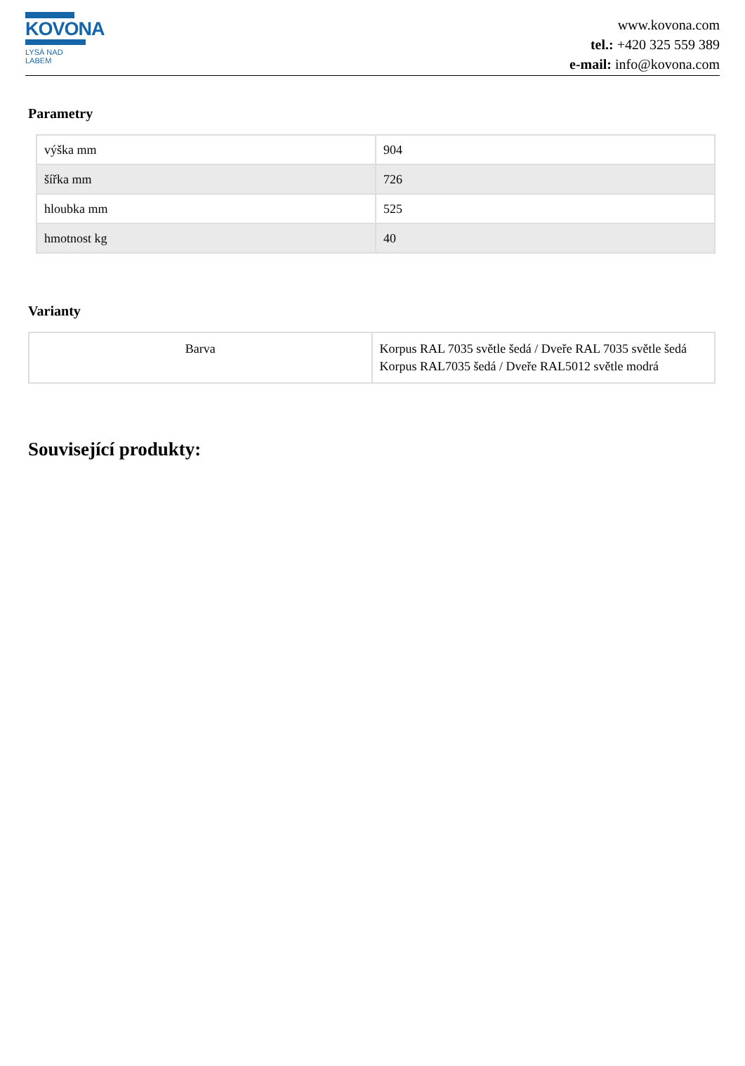KOVONA
LYSÁ NAD LABEM
www.kovona.com
tel.: +420 325 559 389
e-mail: info@kovona.com
Parametry
| výška mm | 904 |
| šířka mm | 726 |
| hloubka mm | 525 |
| hmotnost kg | 40 |
Varianty
| Barva | Korpus RAL 7035 světle šedá / Dveře RAL 7035 světle šedá Korpus RAL7035 šedá / Dveře RAL5012 světle modrá |
Související produkty: